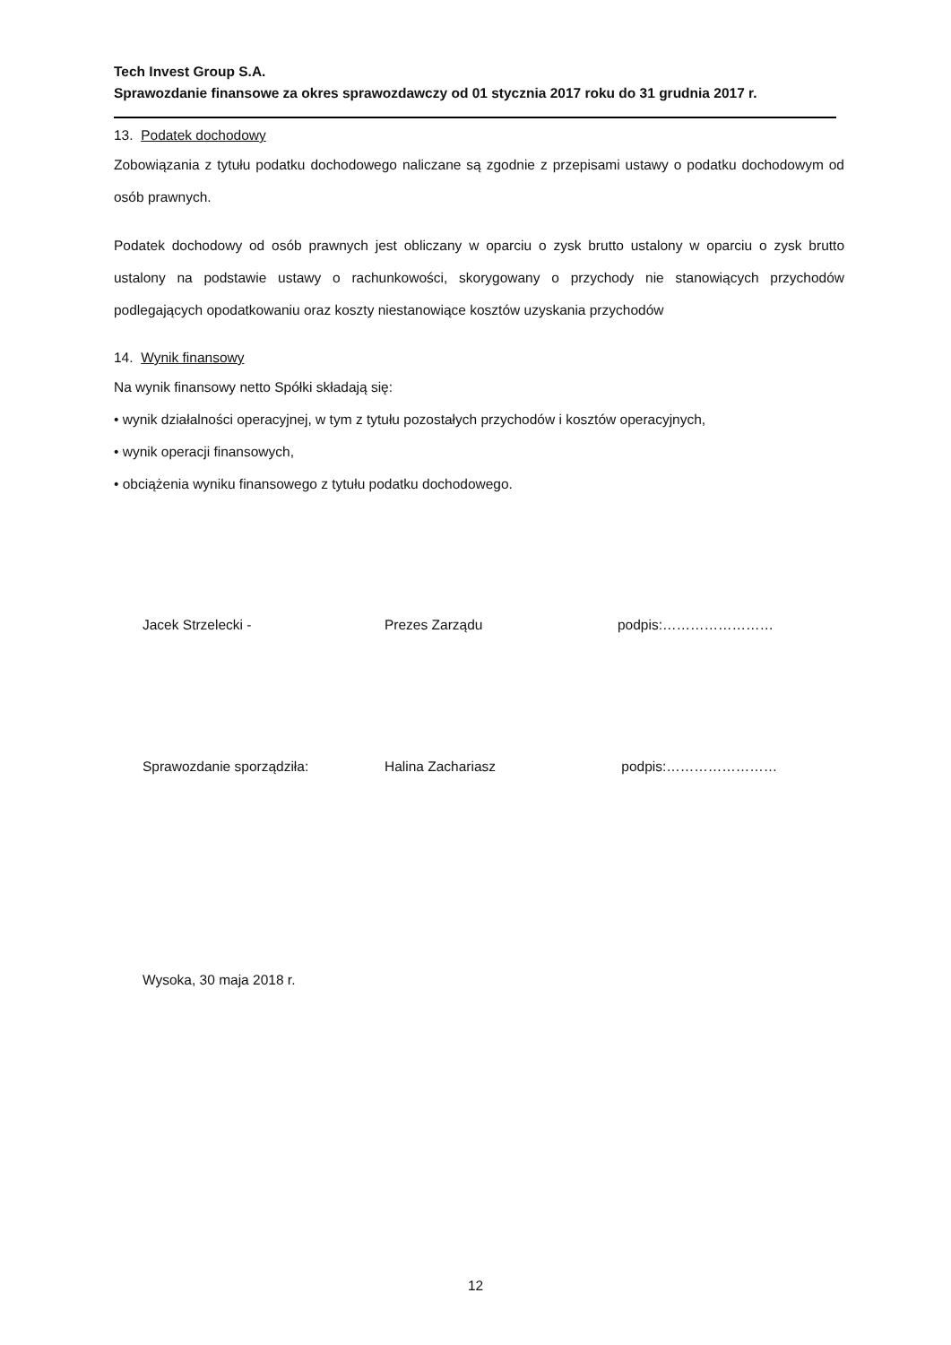Tech Invest Group S.A.
Sprawozdanie finansowe za okres sprawozdawczy od 01 stycznia 2017 roku do 31 grudnia 2017 r.
13. Podatek dochodowy
Zobowiązania z tytułu podatku dochodowego naliczane są zgodnie z przepisami ustawy o podatku dochodowym od osób prawnych.
Podatek dochodowy od osób prawnych jest obliczany w oparciu o zysk brutto ustalony w oparciu o zysk brutto ustalony na podstawie ustawy o rachunkowości, skorygowany o przychody nie stanowiących przychodów podlegających opodatkowaniu oraz koszty niestanowiące kosztów uzyskania przychodów
14. Wynik finansowy
Na wynik finansowy netto Spółki składają się:
• wynik działalności operacyjnej, w tym z tytułu pozostałych przychodów i kosztów operacyjnych,
• wynik operacji finansowych,
• obciążenia wyniku finansowego z tytułu podatku dochodowego.
Jacek Strzelecki - Prezes Zarządu podpis:……………………
Sprawozdanie sporządziła: Halina Zachariasz podpis:……………………
Wysoka, 30 maja 2018 r.
12